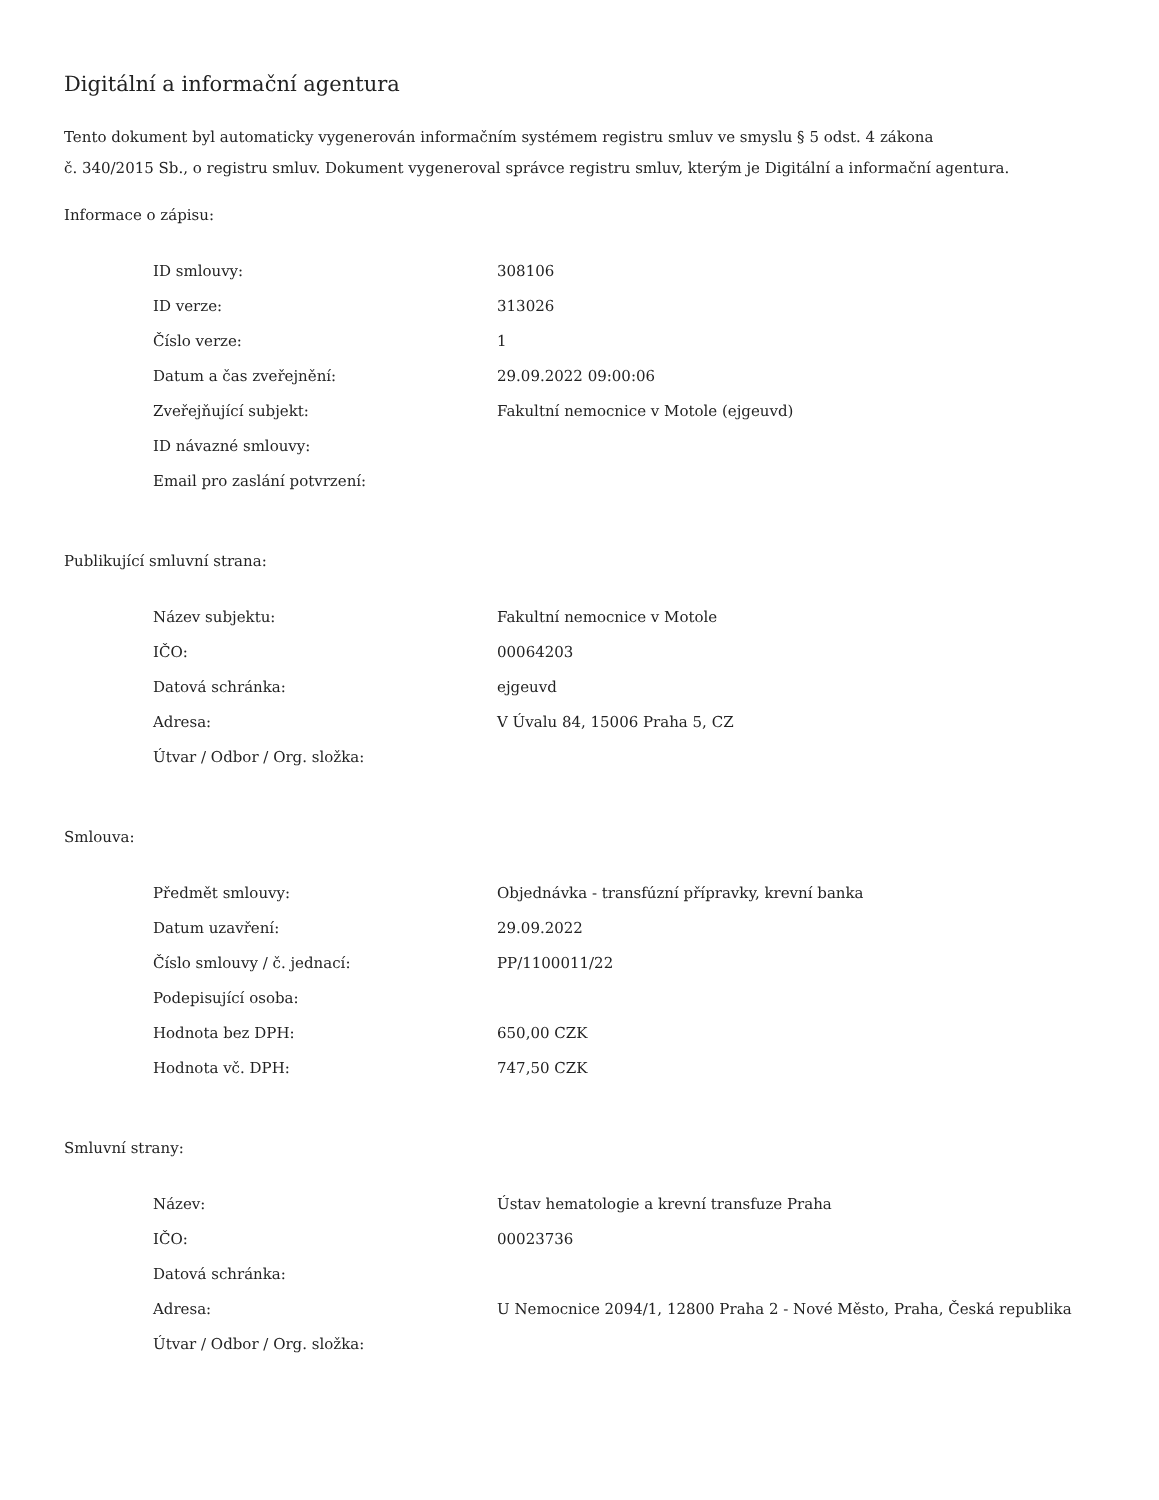Digitální a informační agentura
Tento dokument byl automaticky vygenerován informačním systémem registru smluv ve smyslu § 5 odst. 4 zákona
č. 340/2015 Sb., o registru smluv. Dokument vygeneroval správce registru smluv, kterým je Digitální a informační agentura.
Informace o zápisu:
| ID smlouvy: | 308106 |
| ID verze: | 313026 |
| Číslo verze: | 1 |
| Datum a čas zveřejnění: | 29.09.2022 09:00:06 |
| Zveřejňující subjekt: | Fakultní nemocnice v Motole (ejgeuvd) |
| ID návazné smlouvy: | |
| Email pro zaslání potvrzení: | |
Publikující smluvní strana:
| Název subjektu: | Fakultní nemocnice v Motole |
| IČO: | 00064203 |
| Datová schránka: | ejgeuvd |
| Adresa: | V Úvalu 84, 15006 Praha 5, CZ |
| Útvar / Odbor / Org. složka: | |
Smlouva:
| Předmět smlouvy: | Objednávka - transfúzní přípravky, krevní banka |
| Datum uzavření: | 29.09.2022 |
| Číslo smlouvy / č. jednací: | PP/1100011/22 |
| Podepisující osoba: | |
| Hodnota bez DPH: | 650,00 CZK |
| Hodnota vč. DPH: | 747,50 CZK |
Smluvní strany:
| Název: | Ústav hematologie a krevní transfuze Praha |
| IČO: | 00023736 |
| Datová schránka: | |
| Adresa: | U Nemocnice 2094/1, 12800 Praha 2 - Nové Město, Praha, Česká republika |
| Útvar / Odbor / Org. složka: | |